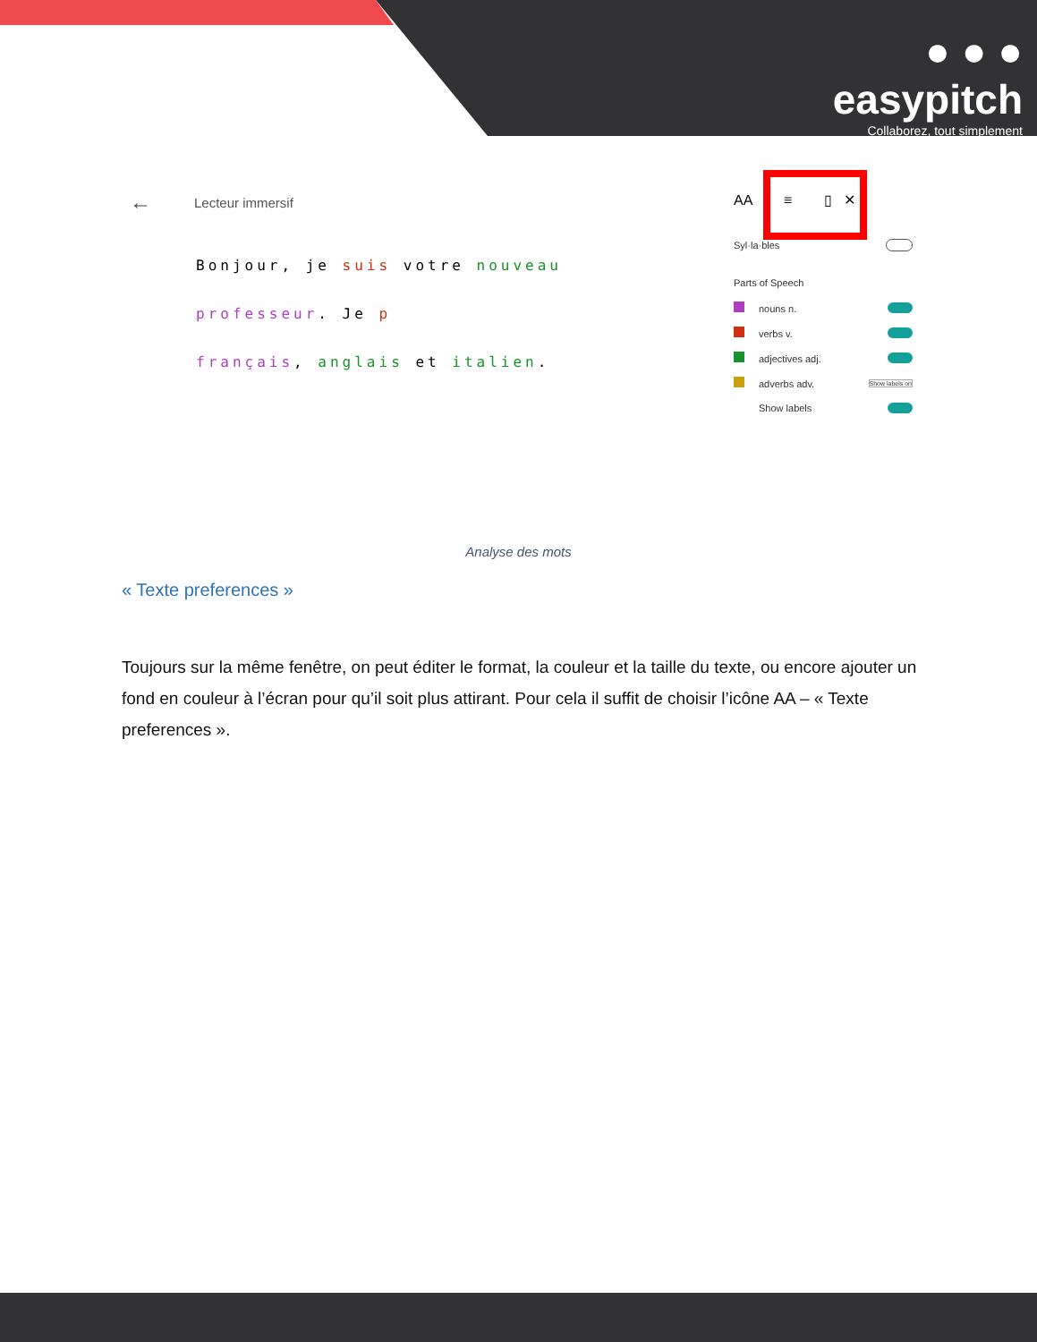● ● ●
easypitch
Collaborez, tout simplement
← Lecteur immersif
Bonjour, je suis votre nouveau professeur. Je p
français, anglais et italien.
AA ≡ ▯ ✕
Syl·la·bles
Parts of Speech
nouns n.
verbs v.
adjectives adj.
adverbs adv. Show labels on
Show labels
Analyse des mots
« Texte preferences »
Toujours sur la même fenêtre, on peut éditer le format, la couleur et la taille du texte, ou encore ajouter un fond en couleur à l’écran pour qu’il soit plus attirant. Pour cela il suffit de choisir l’icône AA – « Texte preferences ».